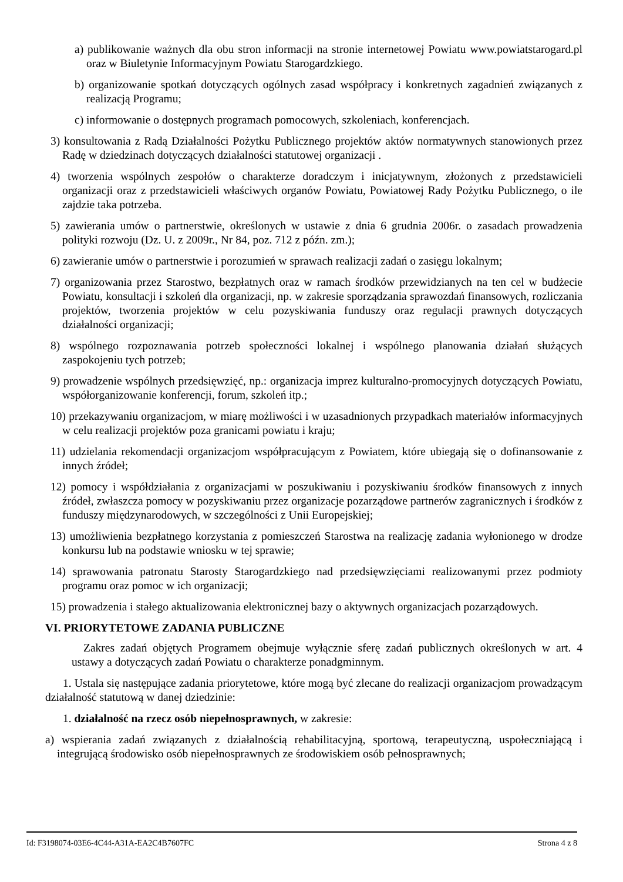a) publikowanie ważnych dla obu stron informacji na stronie internetowej Powiatu www.powiatstarogard.pl oraz w Biuletynie Informacyjnym Powiatu Starogardzkiego.
b) organizowanie spotkań dotyczących ogólnych zasad współpracy i konkretnych zagadnień związanych z realizacją Programu;
c) informowanie o dostępnych programach pomocowych, szkoleniach, konferencjach.
3) konsultowania z Radą Działalności Pożytku Publicznego projektów aktów normatywnych stanowionych przez Radę w dziedzinach dotyczących działalności statutowej organizacji .
4) tworzenia wspólnych zespołów o charakterze doradczym i inicjatywnym, złożonych z przedstawicieli organizacji oraz z przedstawicieli właściwych organów Powiatu, Powiatowej Rady Pożytku Publicznego, o ile zajdzie taka potrzeba.
5) zawierania umów o partnerstwie, określonych w ustawie z dnia 6 grudnia 2006r. o zasadach prowadzenia polityki rozwoju (Dz. U. z 2009r., Nr 84, poz. 712 z późn. zm.);
6) zawieranie umów o partnerstwie i porozumień w sprawach realizacji zadań o zasięgu lokalnym;
7) organizowania przez Starostwo, bezpłatnych oraz w ramach środków przewidzianych na ten cel w budżecie Powiatu, konsultacji i szkoleń dla organizacji, np. w zakresie sporządzania sprawozdań finansowych, rozliczania projektów, tworzenia projektów w celu pozyskiwania funduszy oraz regulacji prawnych dotyczących działalności organizacji;
8) wspólnego rozpoznawania potrzeb społeczności lokalnej i wspólnego planowania działań służących zaspokojeniu tych potrzeb;
9) prowadzenie wspólnych przedsięwzięć, np.: organizacja imprez kulturalno-promocyjnych dotyczących Powiatu, współorganizowanie konferencji, forum, szkoleń itp.;
10) przekazywaniu organizacjom, w miarę możliwości i w uzasadnionych przypadkach materiałów informacyjnych w celu realizacji projektów poza granicami powiatu i kraju;
11) udzielania rekomendacji organizacjom współpracującym z Powiatem, które ubiegają się o dofinansowanie z innych źródeł;
12) pomocy i współdziałania z organizacjami w poszukiwaniu i pozyskiwaniu środków finansowych z innych źródeł, zwłaszcza pomocy w pozyskiwaniu przez organizacje pozarządowe partnerów zagranicznych i środków z funduszy międzynarodowych, w szczególności z Unii Europejskiej;
13) umożliwienia bezpłatnego korzystania z pomieszczeń Starostwa na realizację zadania wyłonionego w drodze konkursu lub na podstawie wniosku w tej sprawie;
14) sprawowania patronatu Starosty Starogardzkiego nad przedsięwzięciami realizowanymi przez podmioty programu oraz pomoc w ich organizacji;
15) prowadzenia i stałego aktualizowania elektronicznej bazy o aktywnych organizacjach pozarządowych.
VI. PRIORYTETOWE ZADANIA PUBLICZNE
Zakres zadań objętych Programem obejmuje wyłącznie sferę zadań publicznych określonych w art. 4 ustawy a dotyczących zadań Powiatu o charakterze ponadgminnym.
1. Ustala się następujące zadania priorytetowe, które mogą być zlecane do realizacji organizacjom prowadzącym działalność statutową w danej dziedzinie:
1. działalność na rzecz osób niepełnosprawnych, w zakresie:
a) wspierania zadań związanych z działalnością rehabilitacyjną, sportową, terapeutyczną, uspołeczniającą i integrującą środowisko osób niepełnosprawnych ze środowiskiem osób pełnosprawnych;
Id: F3198074-03E6-4C44-A31A-EA2C4B7607FC Strona 4 z 8